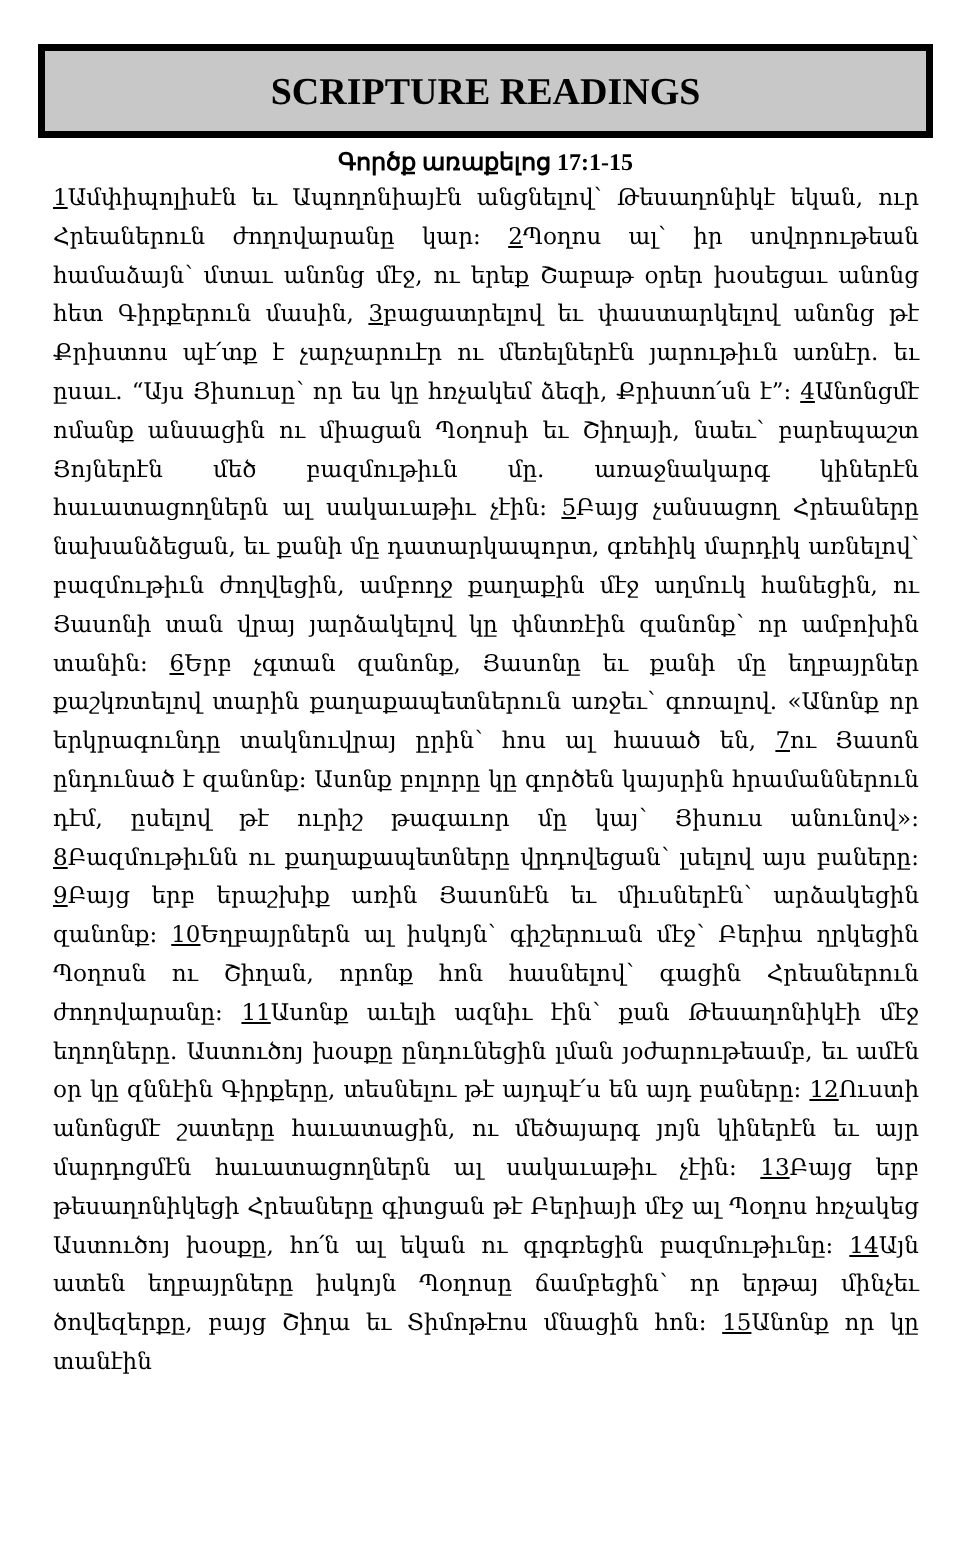SCRIPTURE READINGS
Գործք առաքելոց 17:1-15
1 Ամփիպոլիսէն եւ Ապողոնիայէն անցնելով՝ Թեսաղոնիկէ եկան, ուր Հրեաներուն ժողովարանը կար։ 2 Պօղոս ալ՝ իր սովորութեան համաձայն՝ մտաւ անոնց մէջ, ու երեք Շաբաթ օրեր խօսեցաւ անոնց հետ Գիրքերուն մասին, 3բացատրելով եւ փաստարկելով անոնց թէ Քրիստոս պէ՛տք է չարչարուէր ու մեռելներէն յարութիւն առնէր. եւ ըսաւ. “Այս Յիսուսը՝ որ ես կը հռչակեմ ձեզի, Քրիստո՛սն է”։ 4 Անոնցմէ ոմանք անսացին ու միացան Պօղոսի եւ Շիղայի, նաեւ՝ բարեպաշտ Յոյներէն մեծ բազմութիւն մը. առաջնակարգ կիներէն հաւատացողներն ալ սակաւաթիւ չէին։ 5 Բայց չանսացող Հրեաները նախանձեցան, եւ քանի մը դատարկապորտ, գռեհիկ մարդիկ առնելով՝ բազմութիւն ժողվեցին, ամբողջ քաղաքին մէջ աղմուկ հանեցին, ու Յասոնի տան վրայ յարձակելով կը փնտռէին զանոնք՝ որ ամբոխին տանին։ 6 Երբ չգտան զանոնք, Յասոնը եւ քանի մը եղբայրներ քաշկռտելով տարին քաղաքապետներուն առջեւ՝ գոռալով. «Անոնք որ երկրագունդը տակնուվրայ ըրին՝ հոս ալ հասած են, 7ու Յասոն ընդունած է զանոնք։ Ասոնք բոլորը կը գործեն կայսրին հրամաններուն դէմ, ըսելով թէ ուրիշ թագաւոր մը կայ՝ Յիսուս անունով»։ 8 Բազմութիւնն ու քաղաքապետները վրդովեցան՝ լսելով այս բաները։ 9 Բայց երբ երաշխիք առին Յասոնէն եւ միւսներէն՝ արձակեցին զանոնք։ 10 Եղբայրներն ալ իսկոյն՝ գիշերուան մէջ՝ Բերիա ղրկեցին Պօղոսն ու Շիղան, որոնք հոն հասնելով՝ գացին Հրեաներուն ժողովարանը։ 11 Ասոնք աւելի ազնիւ էին՝ քան Թեսաղոնիկէի մէջ եղողները. Աստուծոյ խօսքը ընդունեցին լման յօժարութեամբ, եւ ամէն օր կը զննէին Գիրքերը, տեսնելու թէ այդպէ՛ս են այդ բաները։ 12 Ուստի անոնցմէ շատերը հաւատացին, ու մեծայարգ յոյն կիներէն եւ այր մարդոցմէն հաւատացողներն ալ սակաւաթիւ չէին։ 13 Բայց երբ թեսաղոնիկեցի Հրեաները գիտցան թէ Բերիայի մէջ ալ Պօղոս հռչակեց Աստուծոյ խօսքը, հո՛ն ալ եկան ու գրգռեցին բազմութիւնը։ 14 Այն ատեն եղբայրները իսկոյն Պօղոսը ճամբեցին՝ որ երթայ մինչեւ ծովեզերքը, բայց Շիղա եւ Տիմոթէոս մնացին հոն։ 15 Անոնք որ կը տանէին